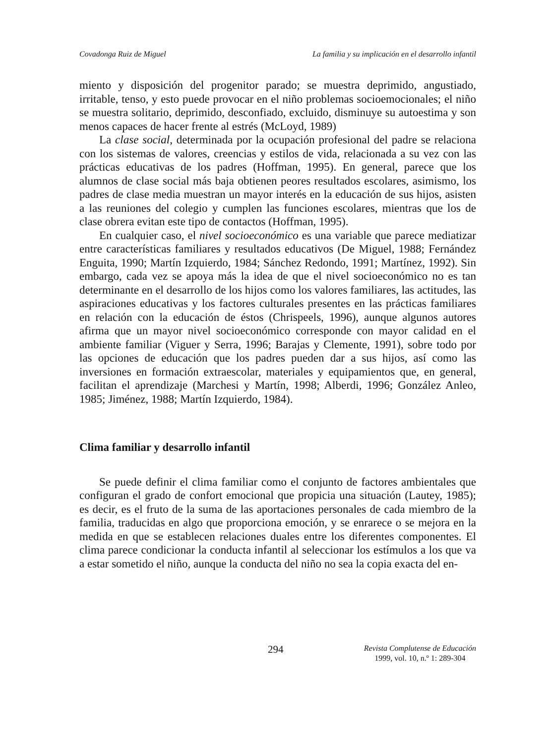Covadonga Ruiz de Miguel La familia y su implicación en el desarrollo infantil
miento y disposición del progenitor parado; se muestra deprimido, angustiado, irritable, tenso, y esto puede provocar en el niño problemas socioemocionales; el niño se muestra solitario, deprimido, desconfiado, excluido, disminuye su autoestima y son menos capaces de hacer frente al estrés (McLoyd, 1989)
La clase social, determinada por la ocupación profesional del padre se relaciona con los sistemas de valores, creencias y estilos de vida, relacionada a su vez con las prácticas educativas de los padres (Hoffman, 1995). En general, parece que los alumnos de clase social más baja obtienen peores resultados escolares, asimismo, los padres de clase media muestran un mayor interés en la educación de sus hijos, asisten a las reuniones del colegio y cumplen las funciones escolares, mientras que los de clase obrera evitan este tipo de contactos (Hoffman, 1995).
En cualquier caso, el nivel socioeconómico es una variable que parece mediatizar entre características familiares y resultados educativos (De Miguel, 1988; Fernández Enguita, 1990; Martín Izquierdo, 1984; Sánchez Redondo, 1991; Martínez, 1992). Sin embargo, cada vez se apoya más la idea de que el nivel socioeconómico no es tan determinante en el desarrollo de los hijos como los valores familiares, las actitudes, las aspiraciones educativas y los factores culturales presentes en las prácticas familiares en relación con la educación de éstos (Chrispeels, 1996), aunque algunos autores afirma que un mayor nivel socioeconómico corresponde con mayor calidad en el ambiente familiar (Viguer y Serra, 1996; Barajas y Clemente, 1991), sobre todo por las opciones de educación que los padres pueden dar a sus hijos, así como las inversiones en formación extraescolar, materiales y equipamientos que, en general, facilitan el aprendizaje (Marchesi y Martín, 1998; Alberdi, 1996; González Anleo, 1985; Jiménez, 1988; Martín Izquierdo, 1984).
Clima familiar y desarrollo infantil
Se puede definir el clima familiar como el conjunto de factores ambientales que configuran el grado de confort emocional que propicia una situación (Lautey, 1985); es decir, es el fruto de la suma de las aportaciones personales de cada miembro de la familia, traducidas en algo que proporciona emoción, y se enrarece o se mejora en la medida en que se establecen relaciones duales entre los diferentes componentes. El clima parece condicionar la conducta infantil al seleccionar los estímulos a los que va a estar sometido el niño, aunque la conducta del niño no sea la copia exacta del en-
294
Revista Complutense de Educación
1999, vol. 10, n.º 1: 289-304